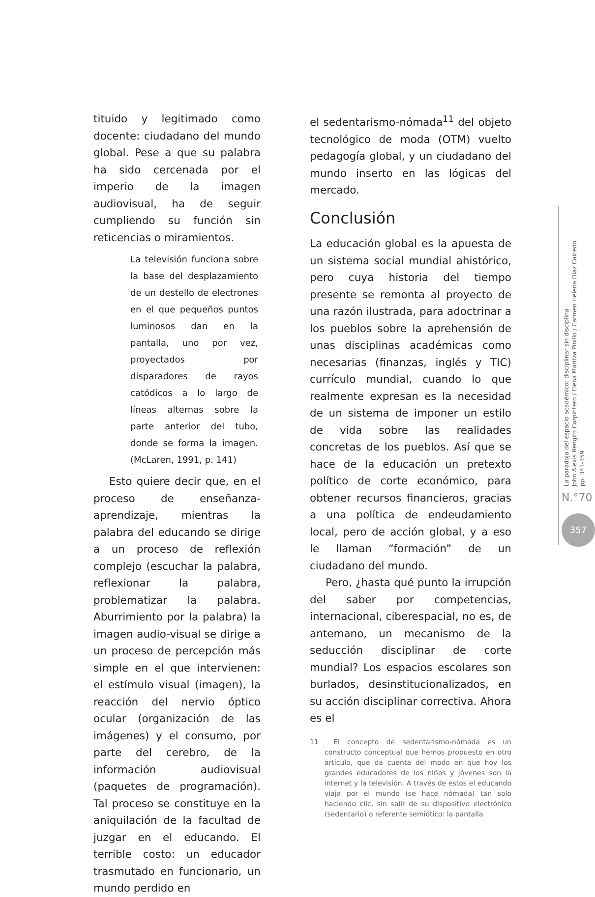tituido y legitimado como docente: ciudadano del mundo global. Pese a que su palabra ha sido cercenada por el imperio de la imagen audiovisual, ha de seguir cumpliendo su función sin reticencias o miramientos.
La televisión funciona sobre la base del desplazamiento de un destello de electrones en el que pequeños puntos luminosos dan en la pantalla, uno por vez, proyectados por disparadores de rayos catódicos a lo largo de líneas alternas sobre la parte anterior del tubo, donde se forma la imagen. (McLaren, 1991, p. 141)
Esto quiere decir que, en el proceso de enseñanza-aprendizaje, mientras la palabra del educando se dirige a un proceso de reflexión complejo (escuchar la palabra, reflexionar la palabra, problematizar la palabra. Aburrimiento por la palabra) la imagen audio-visual se dirige a un proceso de percepción más simple en el que intervienen: el estímulo visual (imagen), la reacción del nervio óptico ocular (organización de las imágenes) y el consumo, por parte del cerebro, de la información audiovisual (paquetes de programación). Tal proceso se constituye en la aniquilación de la facultad de juzgar en el educando. El terrible costo: un educador trasmutado en funcionario, un mundo perdido en
el sedentarismo-nómada<sup>11</sup> del objeto tecnológico de moda (OTM) vuelto pedagogía global, y un ciudadano del mundo inserto en las lógicas del mercado.
Conclusión
La educación global es la apuesta de un sistema social mundial ahistórico, pero cuya historia del tiempo presente se remonta al proyecto de una razón ilustrada, para adoctrinar a los pueblos sobre la aprehensión de unas disciplinas académicas como necesarias (finanzas, inglés y TIC) currículo mundial, cuando lo que realmente expresan es la necesidad de un sistema de imponer un estilo de vida sobre las realidades concretas de los pueblos. Así que se hace de la educación un pretexto político de corte económico, para obtener recursos financieros, gracias a una política de endeudamiento local, pero de acción global, y a eso le llaman “formación” de un ciudadano del mundo.
Pero, ¿hasta qué punto la irrupción del saber por competencias, internacional, ciberespacial, no es, de antemano, un mecanismo de la seducción disciplinar de corte mundial? Los espacios escolares son burlados, desinstitucionalizados, en su acción disciplinar correctiva. Ahora es el
11 El concepto de sedentarismo-nómada es un constructo conceptual que hemos propuesto en otro artículo, que da cuenta del modo en que hoy los grandes educadores de los niños y jóvenes son la internet y la televisión. A través de estos el educando viaja por el mundo (se hace nómada) tan solo haciendo clic, sin salir de su dispositivo electrónico (sedentario) o referente semiótico: la pantalla.
La paradoja del espacio académico: disciplinar sin disciplina
John Alexis Rengifo Carpintero / Elena Maritza Pinillo / Carmen Helena Díaz Caicedo
pp. 341-359
N.°70
357